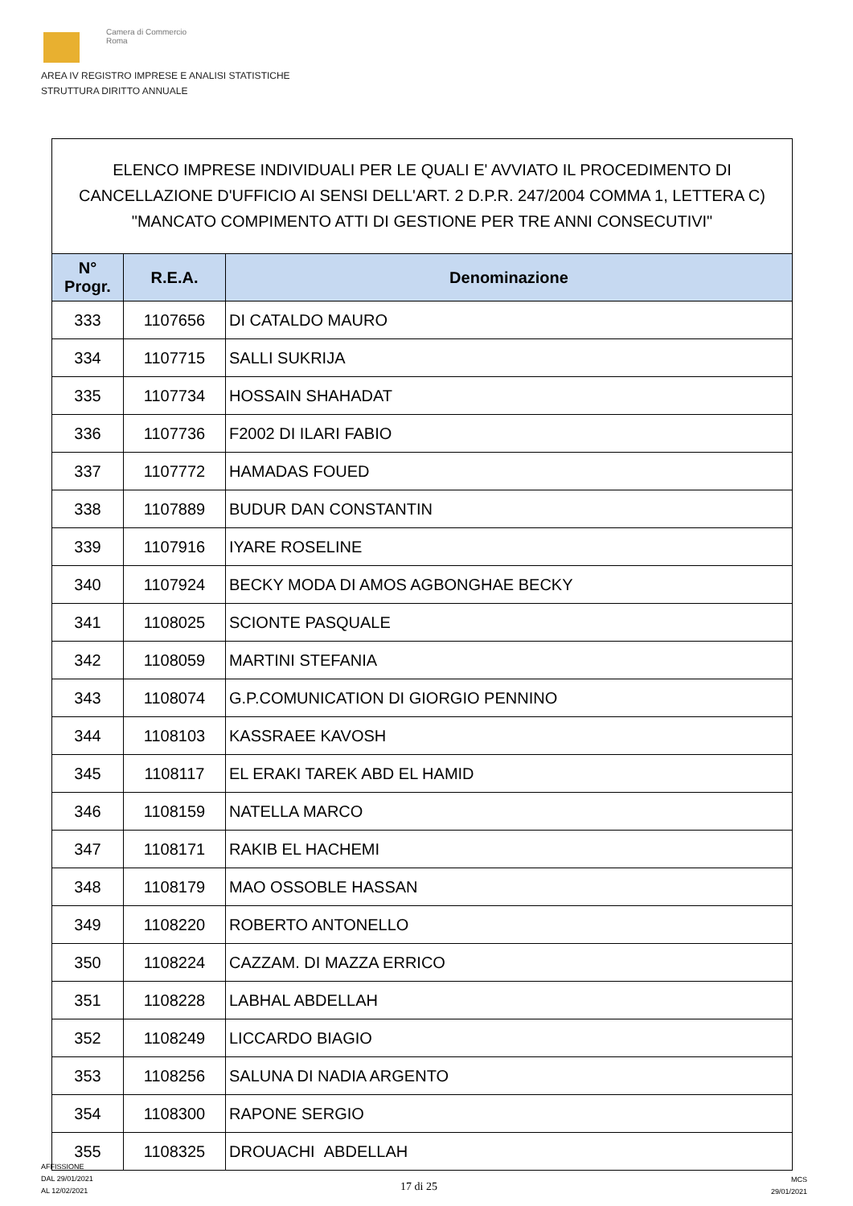Camera di Commercio
Roma
AREA IV REGISTRO IMPRESE E ANALISI STATISTICHE
STRUTTURA DIRITTO ANNUALE
ELENCO IMPRESE INDIVIDUALI PER LE QUALI E' AVVIATO IL PROCEDIMENTO DI CANCELLAZIONE D'UFFICIO AI SENSI DELL'ART. 2 D.P.R. 247/2004 COMMA 1, LETTERA C) "MANCATO COMPIMENTO ATTI DI GESTIONE PER TRE ANNI CONSECUTIVI"
| N° Progr. | R.E.A. | Denominazione |
| --- | --- | --- |
| 333 | 1107656 | DI CATALDO MAURO |
| 334 | 1107715 | SALLI SUKRIJA |
| 335 | 1107734 | HOSSAIN SHAHADAT |
| 336 | 1107736 | F2002 DI ILARI FABIO |
| 337 | 1107772 | HAMADAS FOUED |
| 338 | 1107889 | BUDUR DAN CONSTANTIN |
| 339 | 1107916 | IYARE ROSELINE |
| 340 | 1107924 | BECKY MODA DI AMOS AGBONGHAE BECKY |
| 341 | 1108025 | SCIONTE PASQUALE |
| 342 | 1108059 | MARTINI STEFANIA |
| 343 | 1108074 | G.P.COMUNICATION DI GIORGIO PENNINO |
| 344 | 1108103 | KASSRAEE KAVOSH |
| 345 | 1108117 | EL ERAKI TAREK ABD EL HAMID |
| 346 | 1108159 | NATELLA MARCO |
| 347 | 1108171 | RAKIB EL HACHEMI |
| 348 | 1108179 | MAO OSSOBLE HASSAN |
| 349 | 1108220 | ROBERTO ANTONELLO |
| 350 | 1108224 | CAZZAM. DI MAZZA ERRICO |
| 351 | 1108228 | LABHAL ABDELLAH |
| 352 | 1108249 | LICCARDO BIAGIO |
| 353 | 1108256 | SALUNA DI NADIA ARGENTO |
| 354 | 1108300 | RAPONE SERGIO |
| 355 | 1108325 | DROUACHI ABDELLAH |
AFFISSIONE
DAL 29/01/2021
AL 12/02/2021
17 di 25
MCS
29/01/2021